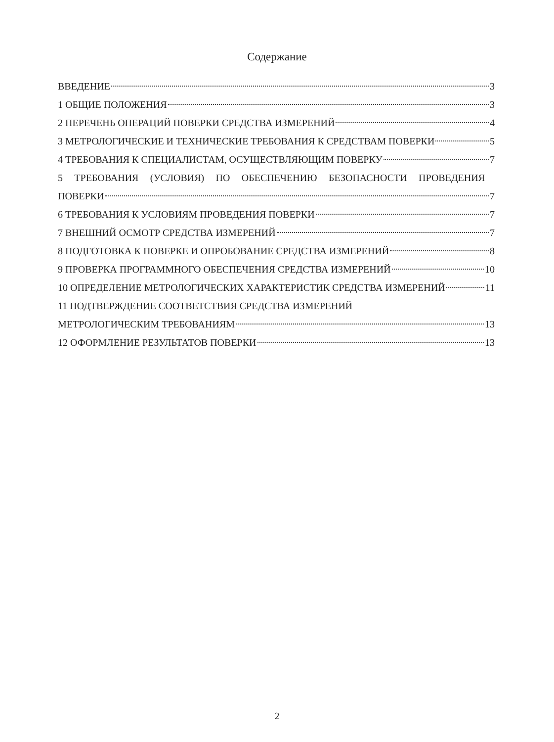Содержание
ВВЕДЕНИЕ 3
1 ОБЩИЕ ПОЛОЖЕНИЯ 3
2 ПЕРЕЧЕНЬ ОПЕРАЦИЙ ПОВЕРКИ СРЕДСТВА ИЗМЕРЕНИЙ 4
3 МЕТРОЛОГИЧЕСКИЕ И ТЕХНИЧЕСКИЕ ТРЕБОВАНИЯ К СРЕДСТВАМ ПОВЕРКИ 5
4 ТРЕБОВАНИЯ К СПЕЦИАЛИСТАМ, ОСУЩЕСТВЛЯЮЩИМ ПОВЕРКУ 7
5 ТРЕБОВАНИЯ (УСЛОВИЯ) ПО ОБЕСПЕЧЕНИЮ БЕЗОПАСНОСТИ ПРОВЕДЕНИЯ
ПОВЕРКИ 7
6 ТРЕБОВАНИЯ К УСЛОВИЯМ ПРОВЕДЕНИЯ ПОВЕРКИ 7
7 ВНЕШНИЙ ОСМОТР СРЕДСТВА ИЗМЕРЕНИЙ 7
8 ПОДГОТОВКА К ПОВЕРКЕ И ОПРОБОВАНИЕ СРЕДСТВА ИЗМЕРЕНИЙ 8
9 ПРОВЕРКА ПРОГРАММНОГО ОБЕСПЕЧЕНИЯ СРЕДСТВА ИЗМЕРЕНИЙ 10
10 ОПРЕДЕЛЕНИЕ МЕТРОЛОГИЧЕСКИХ ХАРАКТЕРИСТИК СРЕДСТВА ИЗМЕРЕНИЙ 11
11 ПОДТВЕРЖДЕНИЕ СООТВЕТСТВИЯ СРЕДСТВА ИЗМЕРЕНИЙ
МЕТРОЛОГИЧЕСКИМ ТРЕБОВАНИЯМ 13
12 ОФОРМЛЕНИЕ РЕЗУЛЬТАТОВ ПОВЕРКИ 13
2